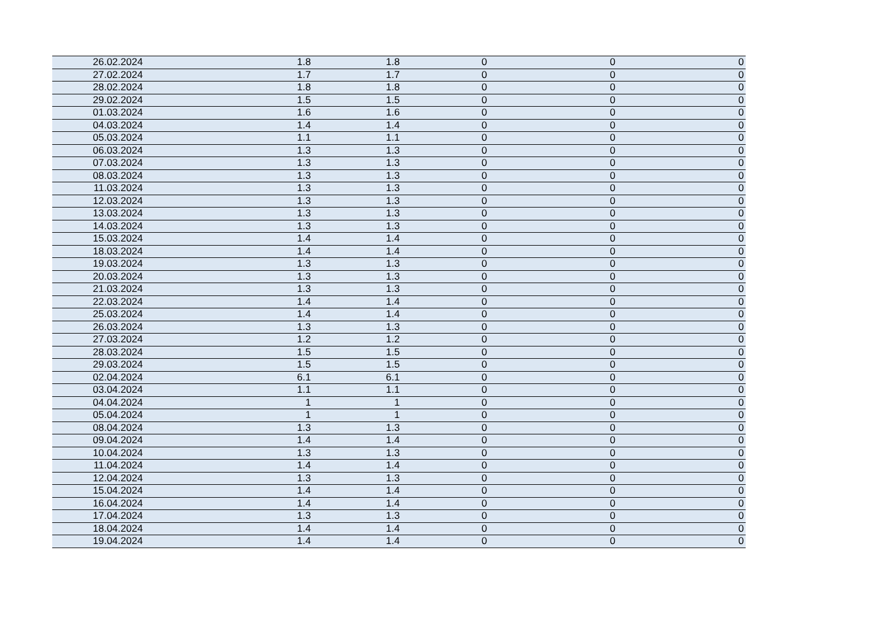| 26.02.2024 | 1.8 | 1.8 | 0 | 0 | 0 |
| 27.02.2024 | 1.7 | 1.7 | 0 | 0 | 0 |
| 28.02.2024 | 1.8 | 1.8 | 0 | 0 | 0 |
| 29.02.2024 | 1.5 | 1.5 | 0 | 0 | 0 |
| 01.03.2024 | 1.6 | 1.6 | 0 | 0 | 0 |
| 04.03.2024 | 1.4 | 1.4 | 0 | 0 | 0 |
| 05.03.2024 | 1.1 | 1.1 | 0 | 0 | 0 |
| 06.03.2024 | 1.3 | 1.3 | 0 | 0 | 0 |
| 07.03.2024 | 1.3 | 1.3 | 0 | 0 | 0 |
| 08.03.2024 | 1.3 | 1.3 | 0 | 0 | 0 |
| 11.03.2024 | 1.3 | 1.3 | 0 | 0 | 0 |
| 12.03.2024 | 1.3 | 1.3 | 0 | 0 | 0 |
| 13.03.2024 | 1.3 | 1.3 | 0 | 0 | 0 |
| 14.03.2024 | 1.3 | 1.3 | 0 | 0 | 0 |
| 15.03.2024 | 1.4 | 1.4 | 0 | 0 | 0 |
| 18.03.2024 | 1.4 | 1.4 | 0 | 0 | 0 |
| 19.03.2024 | 1.3 | 1.3 | 0 | 0 | 0 |
| 20.03.2024 | 1.3 | 1.3 | 0 | 0 | 0 |
| 21.03.2024 | 1.3 | 1.3 | 0 | 0 | 0 |
| 22.03.2024 | 1.4 | 1.4 | 0 | 0 | 0 |
| 25.03.2024 | 1.4 | 1.4 | 0 | 0 | 0 |
| 26.03.2024 | 1.3 | 1.3 | 0 | 0 | 0 |
| 27.03.2024 | 1.2 | 1.2 | 0 | 0 | 0 |
| 28.03.2024 | 1.5 | 1.5 | 0 | 0 | 0 |
| 29.03.2024 | 1.5 | 1.5 | 0 | 0 | 0 |
| 02.04.2024 | 6.1 | 6.1 | 0 | 0 | 0 |
| 03.04.2024 | 1.1 | 1.1 | 0 | 0 | 0 |
| 04.04.2024 | 1 | 1 | 0 | 0 | 0 |
| 05.04.2024 | 1 | 1 | 0 | 0 | 0 |
| 08.04.2024 | 1.3 | 1.3 | 0 | 0 | 0 |
| 09.04.2024 | 1.4 | 1.4 | 0 | 0 | 0 |
| 10.04.2024 | 1.3 | 1.3 | 0 | 0 | 0 |
| 11.04.2024 | 1.4 | 1.4 | 0 | 0 | 0 |
| 12.04.2024 | 1.3 | 1.3 | 0 | 0 | 0 |
| 15.04.2024 | 1.4 | 1.4 | 0 | 0 | 0 |
| 16.04.2024 | 1.4 | 1.4 | 0 | 0 | 0 |
| 17.04.2024 | 1.3 | 1.3 | 0 | 0 | 0 |
| 18.04.2024 | 1.4 | 1.4 | 0 | 0 | 0 |
| 19.04.2024 | 1.4 | 1.4 | 0 | 0 | 0 |